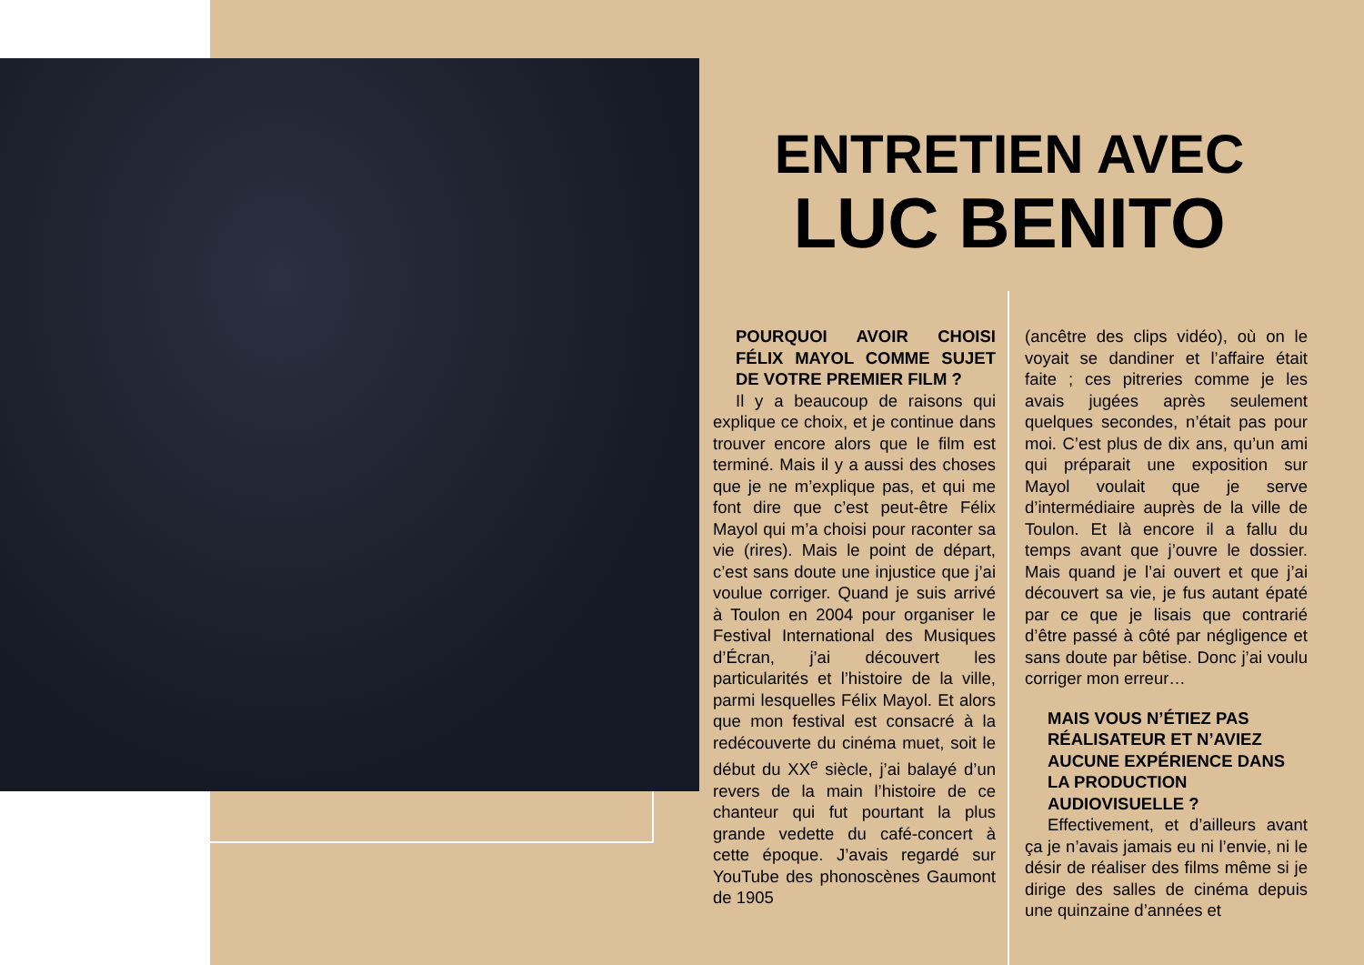ENTRETIEN AVEC
LUC BENITO
POURQUOI AVOIR CHOISI FÉLIX MAYOL COMME SUJET DE VOTRE PREMIER FILM ?
Il y a beaucoup de raisons qui explique ce choix, et je continue dans trouver encore alors que le film est terminé. Mais il y a aussi des choses que je ne m’explique pas, et qui me font dire que c’est peut-être Félix Mayol qui m’a choisi pour raconter sa vie (rires). Mais le point de départ, c’est sans doute une injustice que j’ai voulue corriger. Quand je suis arrivé à Toulon en 2004 pour organiser le Festival International des Musiques d’Écran, j’ai découvert les particularités et l’histoire de la ville, parmi lesquelles Félix Mayol. Et alors que mon festival est consacré à la redécouverte du cinéma muet, soit le début du XX<sup>e</sup> siècle, j’ai balayé d’un revers de la main l’histoire de ce chanteur qui fut pourtant la plus grande vedette du café-concert à cette époque. J’avais regardé sur YouTube des phonoscènes Gaumont de 1905
(ancêtre des clips vidéo), où on le voyait se dandiner et l’affaire était faite ; ces pitreries comme je les avais jugées après seulement quelques secondes, n’était pas pour moi. C’est plus de dix ans, qu’un ami qui préparait une exposition sur Mayol voulait que je serve d’intermédiaire auprès de la ville de Toulon. Et là encore il a fallu du temps avant que j’ouvre le dossier. Mais quand je l’ai ouvert et que j’ai découvert sa vie, je fus autant épaté par ce que je lisais que contrarié d’être passé à côté par négligence et sans doute par bêtise. Donc j’ai voulu corriger mon erreur…
MAIS VOUS N’ÉTIEZ PAS RÉALISATEUR ET N’AVIEZ AUCUNE EXPÉRIENCE DANS LA PRODUCTION AUDIOVISUELLE ?
Effectivement, et d’ailleurs avant ça je n’avais jamais eu ni l’envie, ni le désir de réaliser des films même si je dirige des salles de cinéma depuis une quinzaine d’années et